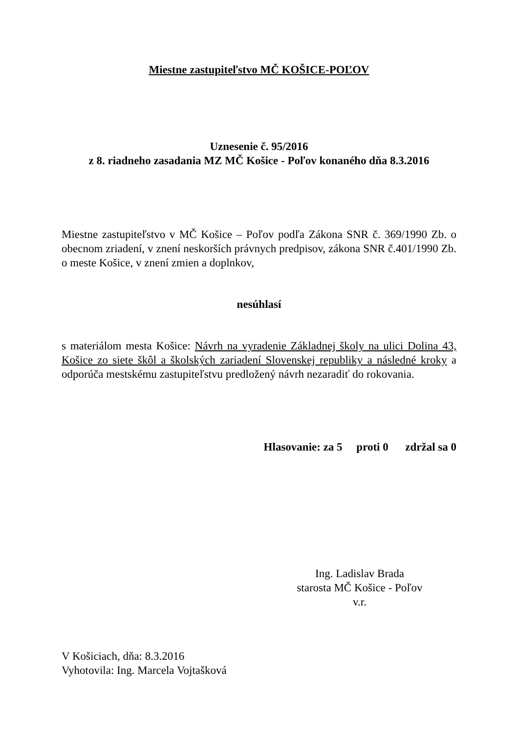Miestne zastupiteľstvo MČ KOŠICE-POĽOV
Uznesenie č. 95/2016
z 8. riadneho zasadania MZ MČ Košice - Poľov konaného dňa 8.3.2016
Miestne zastupiteľstvo v MČ Košice – Poľov podľa Zákona SNR č. 369/1990 Zb. o obecnom zriadení, v znení neskorších právnych predpisov, zákona SNR č.401/1990 Zb. o meste Košice, v znení zmien a doplnkov,
nesúhlasí
s materiálom mesta Košice: Návrh na vyradenie Základnej školy na ulici Dolina 43, Košice zo siete škôl a školských zariadení Slovenskej republiky a následné kroky a odporúča mestskému zastupiteľstvu predložený návrh nezaradiť do rokovania.
Hlasovanie: za 5 proti 0 zdržal sa 0
Ing. Ladislav Brada
starosta MČ Košice - Poľov
v.r.
V Košiciach, dňa: 8.3.2016
Vyhotovila: Ing. Marcela Vojtašková